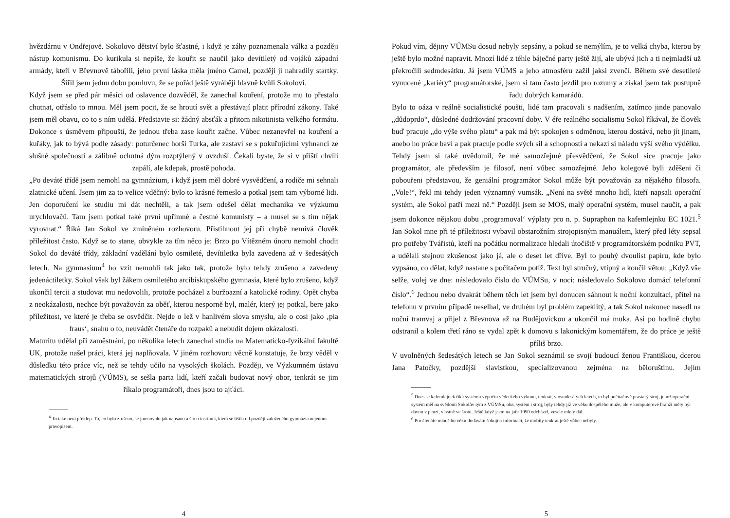hvězdárnu v Ondřejově. Sokolovo dětství bylo šťastné, i když je záhy poznamenala válka a později nástup komunismu. Do kurikula si nepíše, že kouřit se naučil jako devítiletý od vojáků západní armády, kteří v Břevnově tábořili, jeho první láska měla jméno Camel, později ji nahradily startky. Šířil jsem jednu dobu pomluvu, že se pořád ještě vyrábějí hlavně kvůli Sokolovi.
Když jsem se před pár měsíci od oslavence dozvěděl, že zanechal kouření, protože mu to přestalo chutnat, otřáslo to mnou. Měl jsem pocit, že se hroutí svět a přestávají platit přírodní zákony. Také jsem měl obavu, co to s ním udělá. Představte si: žádný absťák a přitom nikotinista velkého formátu. Dokonce s úsměvem připouští, že jednou třeba zase kouřit začne. Vůbec nezanevřel na kouření a kuřáky, jak to bývá podle zásady: poturčenec horší Turka, ale zastaví se s pokuřujícími vyhnanci ze slušné společnosti a zálibně ochutná dým rozptýlený v ovzduší. Čekali byste, že si v příští chvíli zapálí, ale kdepak, prostě pohoda.
„Po deváté třídě jsem nemohl na gymnázium, i když jsem měl dobré vysvědčení, a rodiče mi sehnali zlatnické učení. Jsem jim za to velice vděčný: bylo to krásné řemeslo a potkal jsem tam výborné lidi. Jen doporučení ke studiu mi dát nechtěli, a tak jsem odešel dělat mechanika ve výzkumu urychlovačů. Tam jsem potkal také první upřímné a čestné komunisty – a musel se s tím nějak vyrovnat.“ Říká Jan Sokol ve zmíněném rozhovoru. Přistihnout jej při chybě nemívá člověk příležitost často. Když se to stane, obvykle za tím něco je: Brzo po Vítězném únoru nemohl chodit Sokol do deváté třídy, základní vzdělání bylo osmileté, devítiletka byla zavedena až v šedesátých letech. Na gymnasium<sup>4</sup> ho vzít nemohli tak jako tak, protože bylo tehdy zrušeno a zavedeny jedenáctiletky. Sokol však byl žákem osmiletého arcibiskupského gymnasia, které bylo zrušeno, když ukončil tercii a studovat mu nedovolili, protože pocházel z buržoazní a katolické rodiny. Opět chyba z neokázalosti, nechce být považován za oběť, kterou nesporně byl, malér, který jej potkal, bere jako příležitost, ve které je třeba se osvědčit. Nejde o lež v hanlivém slova smyslu, ale o cosi jako ‚pia fraus‘, snahu o to, neuvádět čtenáře do rozpaků a nebudit dojem okázalosti.
Maturitu udělal při zaměstnání, po několika letech zanechal studia na Matematicko-fyzikální fakultě UK, protože našel práci, která jej naplňovala. V jiném rozhovoru věcně konstatuje, že brzy věděl v důsledku této práce víc, než se tehdy učilo na vysokých školách. Později, ve Výzkumném ústavu matematických strojů (VÚMS), se sešla parta lidí, kteří začali budovat nový obor, tenkrát se jim říkalo programátoři, dnes jsou to ajťáci.
<sup>4</sup> To také není překlep. To, co bylo zrušeno, se jmenovalo jak napsáno a šlo o instituci, která se lišila od později založeného gymnázia nejenom pravopisem.
4
Pokud vím, dějiny VÚMSu dosud nebyly sepsány, a pokud se nemýlím, je to velká chyba, kterou by ještě bylo možné napravit. Mnozí lidé z téhle báječné party ještě žijí, ale ubývá jich a ti nejmladší už překročili sedmdesátku. Já jsem VÚMS a jeho atmosféru zažil jaksi zvenčí. Během své desetileté vynucené „kariéry“ programátorské, jsem si tam často jezdil pro rozumy a získal jsem tak postupně řadu dobrých kamarádů.
Bylo to oáza v reálně socialistické poušti, lidé tam pracovali s nadšením, zatímco jinde panovalo „důdoprdo“, důsledné dodržování pracovní doby. V éře reálného socialismu Sokol říkával, že člověk buď pracuje „do výše svého platu“ a pak má být spokojen s odměnou, kterou dostává, nebo jít jinam, anebo ho práce baví a pak pracuje podle svých sil a schopností a nekazí si náladu výší svého výdělku.
Tehdy jsem si také uvědomil, že mé samozřejmé přesvědčení, že Sokol sice pracuje jako programátor, ale především je filosof, není vůbec samozřejmé. Jeho kolegové byli zděšeni či pobouřeni představou, že geniální programátor Sokol může být považován za nějakého filosofa. „Vole!“, řekl mi tehdy jeden významný vumsák. „Není na světě mnoho lidí, kteří napsali operační systém, ale Sokol patří mezi ně.“ Později jsem se MOS, malý operační systém, musel naučit, a pak jsem dokonce nějakou dobu ‚programoval‘ výplaty pro n. p. Supraphon na kafemlejnku EC 1021.<sup>5</sup> Jan Sokol mne při té příležitosti vybavil obstarožním strojopisným manuálem, který před léty sepsal pro potřeby Tvářistů, kteří na počátku normalizace hledali útočiště v programátorském podniku PVT, a udělali stejnou zkušenost jako já, ale o deset let dříve. Byl to pouhý dvoulist papíru, kde bylo vypsáno, co dělat, když nastane s počítačem potíž. Text byl stručný, vtipný a končil větou: „Když vše selže, volej ve dne: následovalo číslo do VÚMSu, v noci: následovalo Sokolovo domácí telefonní číslo“.<sup>6</sup> Jednou nebo dvakrát během těch let jsem byl donucen sáhnout k noční konzultaci, přítel na telefonu v prvním případě neselhal, ve druhém byl problém zapeklitý, a tak Sokol nakonec nasedl na noční tramvaj a přijel z Břevnova až na Budějovickou a ukončil má muka. Asi po hodině chybu odstranil a kolem třetí ráno se vydal zpět k domovu s lakonickým komentářem, že do práce je ještě příliš brzo.
V uvolněných šedesátých letech se Jan Sokol seznámil se svojí budoucí ženou Františkou, dcerou Jana Patočky, pozdější slavistkou, specializovanou zejména na běloruštinu. Jejím
<sup>5</sup> Dnes se kafemlejnek říká systému výpočtu vědeckého výkonu, tenkrát, v osmdesátých letech, to byl počítačově prastarý stroj, jehož operační systém měl na svědomí Sokolův tým z VÚMSu, oba, systém i stroj, byly tehdy již ve věku dospělého muže, ale v komputerové branži měly být dávno v penzi, vlastně ve šrotu. Ještě když jsem na jaře 1990 odcházel, vesele mlely dál.
<sup>6</sup> Pro čtenáře mladšího věku dodávám šokující informaci, že mobily tenkrát ještě vůbec nebyly.
5